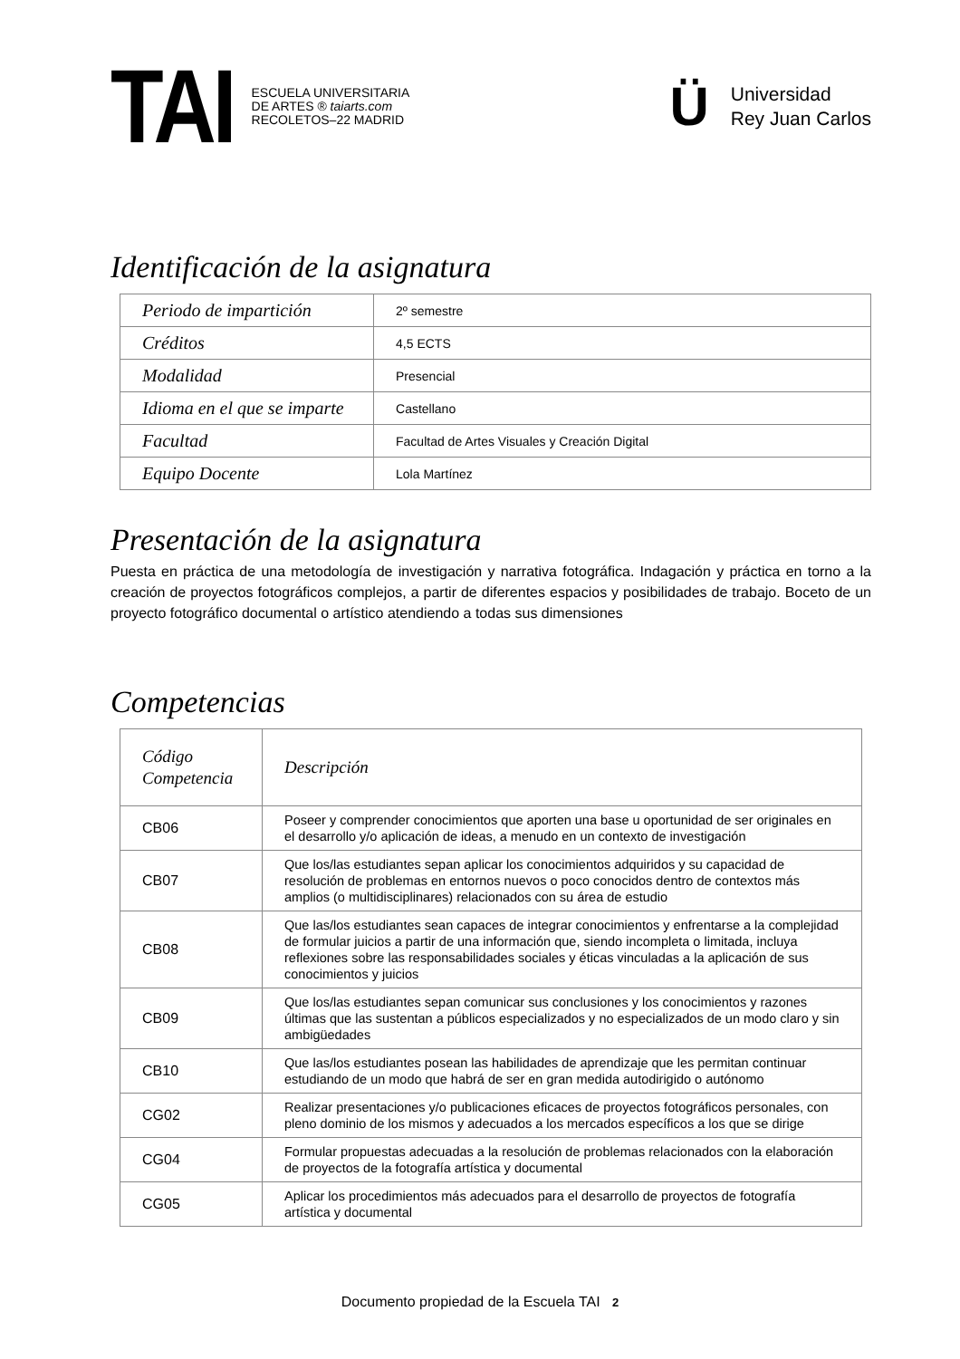TAI
ESCUELA UNIVERSITARIA
DE ARTES ® taiarts.com
RECOLETOS–22 MADRID
Ü
Universidad
Rey Juan Carlos
Identificación de la asignatura
| Periodo de impartición | 2º semestre |
| Créditos | 4,5 ECTS |
| Modalidad | Presencial |
| Idioma en el que se imparte | Castellano |
| Facultad | Facultad de Artes Visuales y Creación Digital |
| Equipo Docente | Lola Martínez |
Presentación de la asignatura
Puesta en práctica de una metodología de investigación y narrativa fotográfica. Indagación y práctica en torno a la creación de proyectos fotográficos complejos, a partir de diferentes espacios y posibilidades de trabajo. Boceto de un proyecto fotográfico documental o artístico atendiendo a todas sus dimensiones
Competencias
| Código Competencia | Descripción |
| --- | --- |
| CB06 | Poseer y comprender conocimientos que aporten una base u oportunidad de ser originales en el desarrollo y/o aplicación de ideas, a menudo en un contexto de investigación |
| CB07 | Que los/las estudiantes sepan aplicar los conocimientos adquiridos y su capacidad de resolución de problemas en entornos nuevos o poco conocidos dentro de contextos más amplios (o multidisciplinares) relacionados con su área de estudio |
| CB08 | Que las/los estudiantes sean capaces de integrar conocimientos y enfrentarse a la complejidad de formular juicios a partir de una información que, siendo incompleta o limitada, incluya reflexiones sobre las responsabilidades sociales y éticas vinculadas a la aplicación de sus conocimientos y juicios |
| CB09 | Que los/las estudiantes sepan comunicar sus conclusiones y los conocimientos y razones últimas que las sustentan a públicos especializados y no especializados de un modo claro y sin ambigüedades |
| CB10 | Que las/los estudiantes posean las habilidades de aprendizaje que les permitan continuar estudiando de un modo que habrá de ser en gran medida autodirigido o autónomo |
| CG02 | Realizar presentaciones y/o publicaciones eficaces de proyectos fotográficos personales, con pleno dominio de los mismos y adecuados a los mercados específicos a los que se dirige |
| CG04 | Formular propuestas adecuadas a la resolución de problemas relacionados con la elaboración de proyectos de la fotografía artística y documental |
| CG05 | Aplicar los procedimientos más adecuados para el desarrollo de proyectos de fotografía artística y documental |
Documento propiedad de la Escuela TAI 2